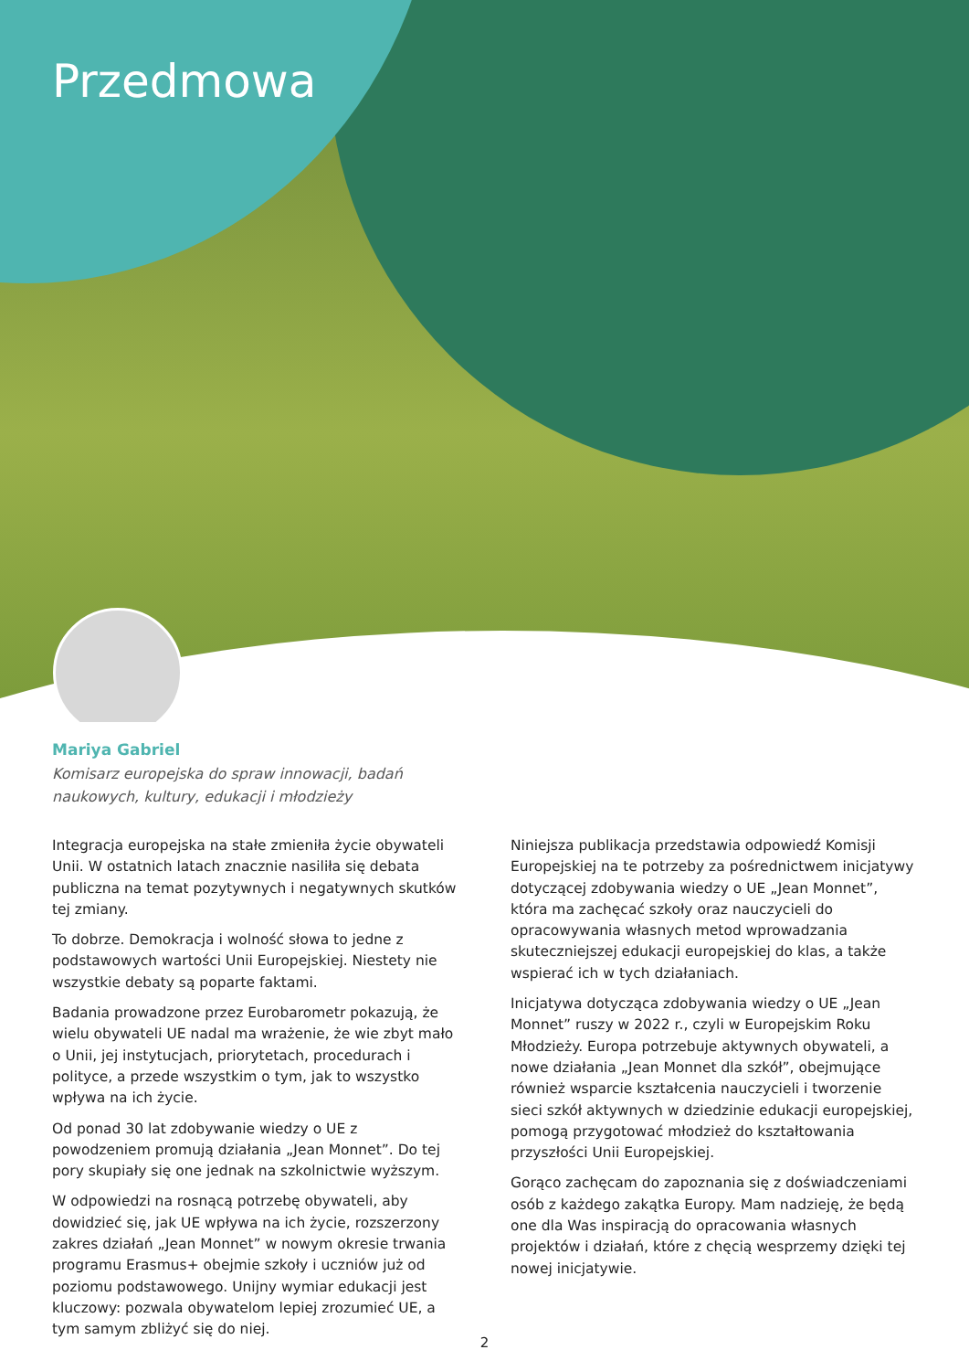Przedmowa
Mariya Gabriel
Komisarz europejska do spraw innowacji, badań
naukowych, kultury, edukacji i młodzieży
Integracja europejska na stałe zmieniła życie obywateli Unii. W ostatnich latach znacznie nasiliła się debata publiczna na temat pozytywnych i negatywnych skutków tej zmiany.
To dobrze. Demokracja i wolność słowa to jedne z podstawowych wartości Unii Europejskiej. Niestety nie wszystkie debaty są poparte faktami.
Badania prowadzone przez Eurobarometr pokazują, że wielu obywateli UE nadal ma wrażenie, że wie zbyt mało o Unii, jej instytucjach, priorytetach, procedurach i polityce, a przede wszystkim o tym, jak to wszystko wpływa na ich życie.
Od ponad 30 lat zdobywanie wiedzy o UE z powodzeniem promują działania „Jean Monnet”. Do tej pory skupiały się one jednak na szkolnictwie wyższym.
W odpowiedzi na rosnącą potrzebę obywateli, aby dowidzieć się, jak UE wpływa na ich życie, rozszerzony zakres działań „Jean Monnet” w nowym okresie trwania programu Erasmus+ obejmie szkoły i uczniów już od poziomu podstawowego. Unijny wymiar edukacji jest kluczowy: pozwala obywatelom lepiej zrozumieć UE, a tym samym zbliżyć się do niej.
Niniejsza publikacja przedstawia odpowiedź Komisji Europejskiej na te potrzeby za pośrednictwem inicjatywy dotyczącej zdobywania wiedzy o UE „Jean Monnet”, która ma zachęcać szkoły oraz nauczycieli do opracowywania własnych metod wprowadzania skuteczniejszej edukacji europejskiej do klas, a także wspierać ich w tych działaniach.
Inicjatywa dotycząca zdobywania wiedzy o UE „Jean Monnet” ruszy w 2022 r., czyli w Europejskim Roku Młodzieży. Europa potrzebuje aktywnych obywateli, a nowe działania „Jean Monnet dla szkół”, obejmujące również wsparcie kształcenia nauczycieli i tworzenie sieci szkół aktywnych w dziedzinie edukacji europejskiej, pomogą przygotować młodzież do kształtowania przyszłości Unii Europejskiej.
Gorąco zachęcam do zapoznania się z doświadczeniami osób z każdego zakątka Europy. Mam nadzieję, że będą one dla Was inspiracją do opracowania własnych projektów i działań, które z chęcią wesprzemy dzięki tej nowej inicjatywie.
2